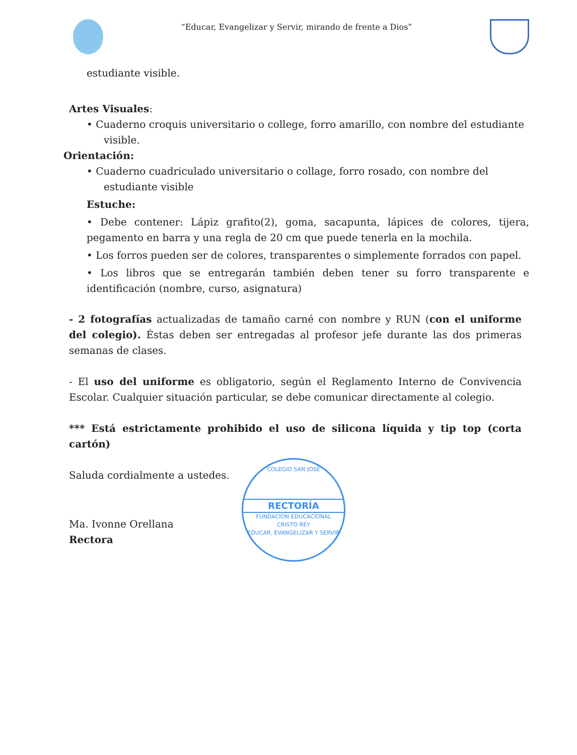“Educar, Evangelizar y Servir, mirando de frente a Dios”
estudiante visible.
Artes Visuales:
• Cuaderno croquis universitario o college, forro amarillo, con nombre del estudiante
visible.
Orientación:
• Cuaderno cuadriculado universitario o collage, forro rosado, con nombre del
estudiante visible
Estuche:
• Debe contener: Lápiz grafito(2), goma, sacapunta, lápices de colores, tijera, pegamento en barra y una regla de 20 cm que puede tenerla en la mochila.
• Los forros pueden ser de colores, transparentes o simplemente forrados con papel.
• Los libros que se entregarán también deben tener su forro transparente e identificación (nombre, curso, asignatura)
- 2 fotografías actualizadas de tamaño carné con nombre y RUN (con el uniforme del colegio). Éstas deben ser entregadas al profesor jefe durante las dos primeras semanas de clases.
- El uso del uniforme es obligatorio, según el Reglamento Interno de Convivencia Escolar. Cualquier situación particular, se debe comunicar directamente al colegio.
*** Está estrictamente prohibido el uso de silicona líquida y tip top (corta cartón)
Saluda cordialmente a ustedes.
Ma. Ivonne Orellana
Rectora
COLEGIO SAN JOSE
RECTORÍA
FUNDACION EDUCACIONAL
CRISTO REY
EDUCAR, EVANGELIZAR Y SERVIR